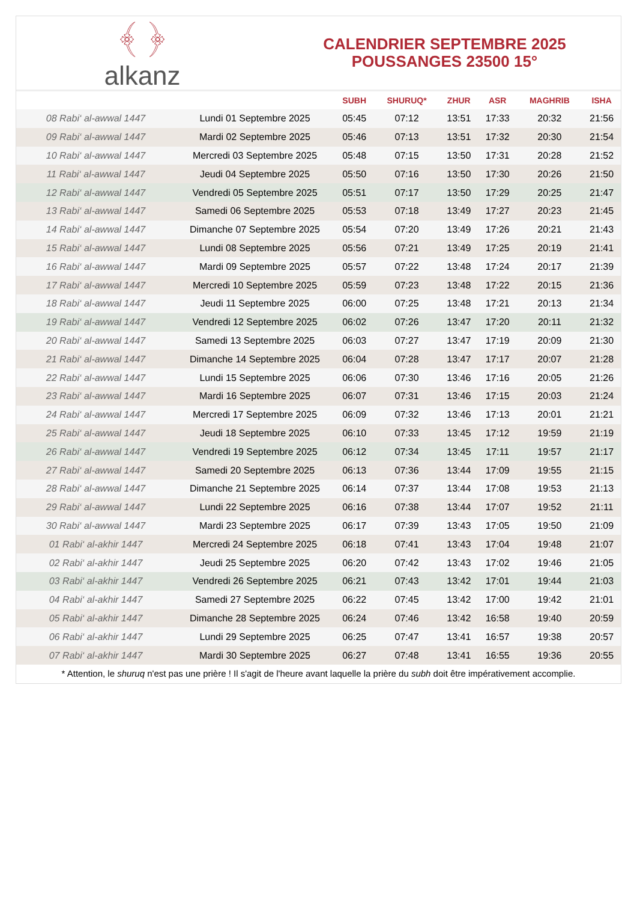﴾ ﴿
alkanz
CALENDRIER SEPTEMBRE 2025
POUSSANGES 23500 15°
| | | SUBH | SHURUQ* | ZHUR | ASR | MAGHRIB | ISHA |
| --- | --- | --- | --- | --- | --- | --- | --- |
| 08 Rabi‘ al-awwal 1447 | Lundi 01 Septembre 2025 | 05:45 | 07:12 | 13:51 | 17:33 | 20:32 | 21:56 |
| 09 Rabi‘ al-awwal 1447 | Mardi 02 Septembre 2025 | 05:46 | 07:13 | 13:51 | 17:32 | 20:30 | 21:54 |
| 10 Rabi‘ al-awwal 1447 | Mercredi 03 Septembre 2025 | 05:48 | 07:15 | 13:50 | 17:31 | 20:28 | 21:52 |
| 11 Rabi‘ al-awwal 1447 | Jeudi 04 Septembre 2025 | 05:50 | 07:16 | 13:50 | 17:30 | 20:26 | 21:50 |
| 12 Rabi‘ al-awwal 1447 | Vendredi 05 Septembre 2025 | 05:51 | 07:17 | 13:50 | 17:29 | 20:25 | 21:47 |
| 13 Rabi‘ al-awwal 1447 | Samedi 06 Septembre 2025 | 05:53 | 07:18 | 13:49 | 17:27 | 20:23 | 21:45 |
| 14 Rabi‘ al-awwal 1447 | Dimanche 07 Septembre 2025 | 05:54 | 07:20 | 13:49 | 17:26 | 20:21 | 21:43 |
| 15 Rabi‘ al-awwal 1447 | Lundi 08 Septembre 2025 | 05:56 | 07:21 | 13:49 | 17:25 | 20:19 | 21:41 |
| 16 Rabi‘ al-awwal 1447 | Mardi 09 Septembre 2025 | 05:57 | 07:22 | 13:48 | 17:24 | 20:17 | 21:39 |
| 17 Rabi‘ al-awwal 1447 | Mercredi 10 Septembre 2025 | 05:59 | 07:23 | 13:48 | 17:22 | 20:15 | 21:36 |
| 18 Rabi‘ al-awwal 1447 | Jeudi 11 Septembre 2025 | 06:00 | 07:25 | 13:48 | 17:21 | 20:13 | 21:34 |
| 19 Rabi‘ al-awwal 1447 | Vendredi 12 Septembre 2025 | 06:02 | 07:26 | 13:47 | 17:20 | 20:11 | 21:32 |
| 20 Rabi‘ al-awwal 1447 | Samedi 13 Septembre 2025 | 06:03 | 07:27 | 13:47 | 17:19 | 20:09 | 21:30 |
| 21 Rabi‘ al-awwal 1447 | Dimanche 14 Septembre 2025 | 06:04 | 07:28 | 13:47 | 17:17 | 20:07 | 21:28 |
| 22 Rabi‘ al-awwal 1447 | Lundi 15 Septembre 2025 | 06:06 | 07:30 | 13:46 | 17:16 | 20:05 | 21:26 |
| 23 Rabi‘ al-awwal 1447 | Mardi 16 Septembre 2025 | 06:07 | 07:31 | 13:46 | 17:15 | 20:03 | 21:24 |
| 24 Rabi‘ al-awwal 1447 | Mercredi 17 Septembre 2025 | 06:09 | 07:32 | 13:46 | 17:13 | 20:01 | 21:21 |
| 25 Rabi‘ al-awwal 1447 | Jeudi 18 Septembre 2025 | 06:10 | 07:33 | 13:45 | 17:12 | 19:59 | 21:19 |
| 26 Rabi‘ al-awwal 1447 | Vendredi 19 Septembre 2025 | 06:12 | 07:34 | 13:45 | 17:11 | 19:57 | 21:17 |
| 27 Rabi‘ al-awwal 1447 | Samedi 20 Septembre 2025 | 06:13 | 07:36 | 13:44 | 17:09 | 19:55 | 21:15 |
| 28 Rabi‘ al-awwal 1447 | Dimanche 21 Septembre 2025 | 06:14 | 07:37 | 13:44 | 17:08 | 19:53 | 21:13 |
| 29 Rabi‘ al-awwal 1447 | Lundi 22 Septembre 2025 | 06:16 | 07:38 | 13:44 | 17:07 | 19:52 | 21:11 |
| 30 Rabi‘ al-awwal 1447 | Mardi 23 Septembre 2025 | 06:17 | 07:39 | 13:43 | 17:05 | 19:50 | 21:09 |
| 01 Rabi‘ al-akhir 1447 | Mercredi 24 Septembre 2025 | 06:18 | 07:41 | 13:43 | 17:04 | 19:48 | 21:07 |
| 02 Rabi‘ al-akhir 1447 | Jeudi 25 Septembre 2025 | 06:20 | 07:42 | 13:43 | 17:02 | 19:46 | 21:05 |
| 03 Rabi‘ al-akhir 1447 | Vendredi 26 Septembre 2025 | 06:21 | 07:43 | 13:42 | 17:01 | 19:44 | 21:03 |
| 04 Rabi‘ al-akhir 1447 | Samedi 27 Septembre 2025 | 06:22 | 07:45 | 13:42 | 17:00 | 19:42 | 21:01 |
| 05 Rabi‘ al-akhir 1447 | Dimanche 28 Septembre 2025 | 06:24 | 07:46 | 13:42 | 16:58 | 19:40 | 20:59 |
| 06 Rabi‘ al-akhir 1447 | Lundi 29 Septembre 2025 | 06:25 | 07:47 | 13:41 | 16:57 | 19:38 | 20:57 |
| 07 Rabi‘ al-akhir 1447 | Mardi 30 Septembre 2025 | 06:27 | 07:48 | 13:41 | 16:55 | 19:36 | 20:55 |
* Attention, le shuruq n'est pas une prière ! Il s'agit de l'heure avant laquelle la prière du subh doit être impérativement accomplie.